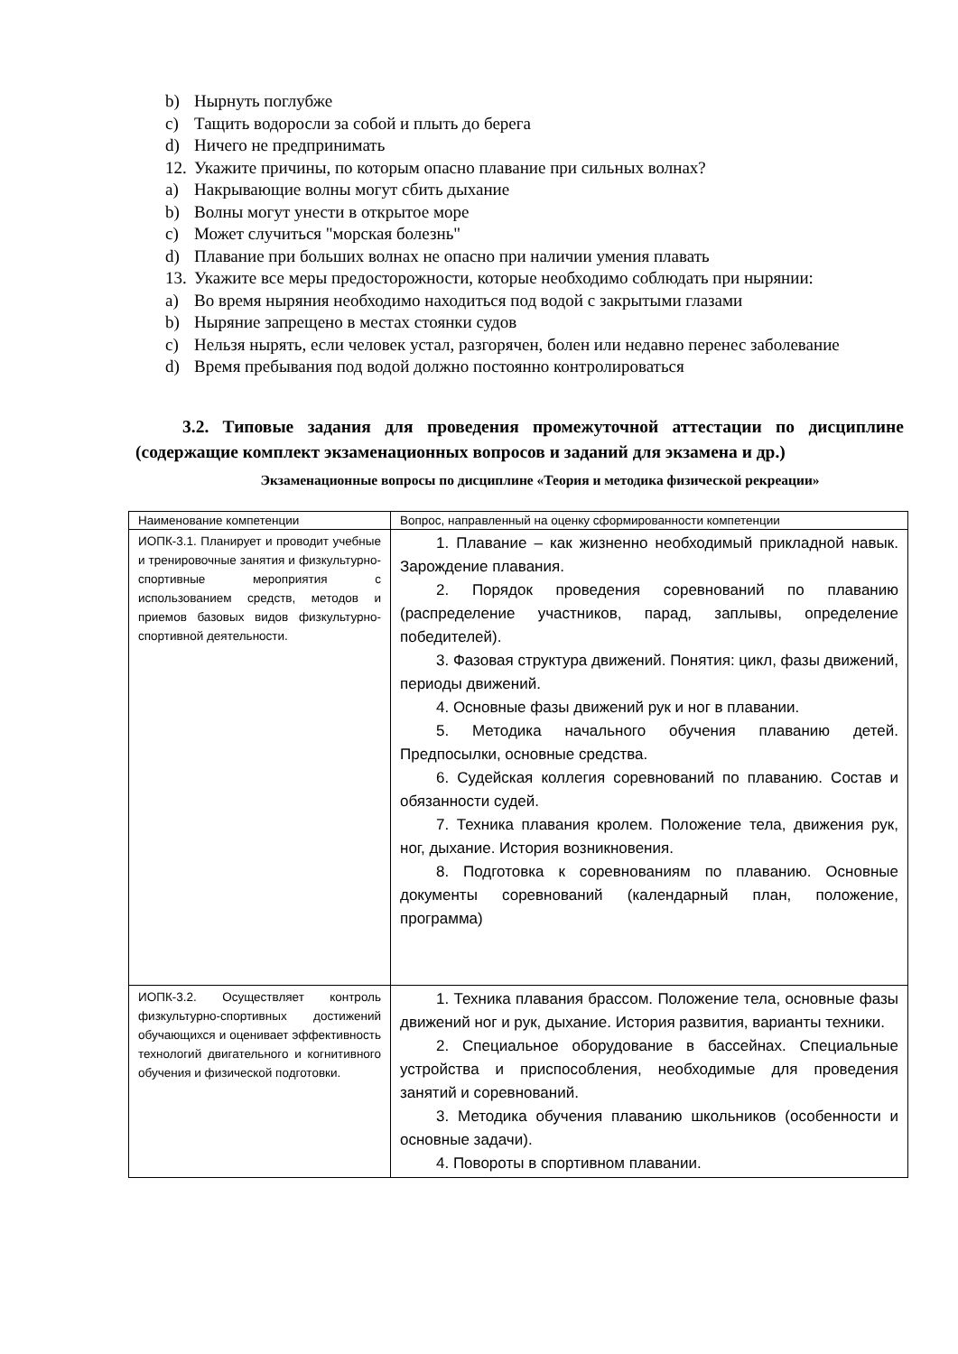b) Нырнуть поглубже
c) Тащить водоросли за собой и плыть до берега
d) Ничего не предпринимать
12. Укажите причины, по которым опасно плавание при сильных волнах?
a) Накрывающие волны могут сбить дыхание
b) Волны могут унести в открытое море
c) Может случиться "морская болезнь"
d) Плавание при больших волнах не опасно при наличии умения плавать
13. Укажите все меры предосторожности, которые необходимо соблюдать при нырянии:
a) Во время ныряния необходимо находиться под водой с закрытыми глазами
b) Ныряние запрещено в местах стоянки судов
c) Нельзя нырять, если человек устал, разгорячен, болен или недавно перенес заболевание
d) Время пребывания под водой должно постоянно контролироваться
3.2. Типовые задания для проведения промежуточной аттестации по дисциплине (содержащие комплект экзаменационных вопросов и заданий для экзамена и др.)
Экзаменационные вопросы по дисциплине «Теория и методика физической рекреации»
| Наименование компетенции | Вопрос, направленный на оценку сформированности компетенции |
| --- | --- |
| ИОПК-3.1. Планирует и проводит учебные и тренировочные занятия и физкультурно-спортивные мероприятия с использованием средств, методов и приемов базовых видов физкультурно-спортивной деятельности. | 1. Плавание – как жизненно необходимый прикладной навык. Зарождение плавания. 2. Порядок проведения соревнований по плаванию (распределение участников, парад, заплывы, определение победителей). 3. Фазовая структура движений. Понятия: цикл, фазы движений, периоды движений. 4. Основные фазы движений рук и ног в плавании. 5. Методика начального обучения плаванию детей. Предпосылки, основные средства. 6. Судейская коллегия соревнований по плаванию. Состав и обязанности судей. 7. Техника плавания кролем. Положение тела, движения рук, ног, дыхание. История возникновения. 8. Подготовка к соревнованиям по плаванию. Основные документы соревнований (календарный план, положение, программа) |
| ИОПК-3.2. Осуществляет контроль физкультурно-спортивных достижений обучающихся и оценивает эффективность технологий двигательного и когнитивного обучения и физической подготовки. | 1. Техника плавания брассом. Положение тела, основные фазы движений ног и рук, дыхание. История развития, варианты техники. 2. Специальное оборудование в бассейнах. Специальные устройства и приспособления, необходимые для проведения занятий и соревнований. 3. Методика обучения плаванию школьников (особенности и основные задачи). 4. Повороты в спортивном плавании. |